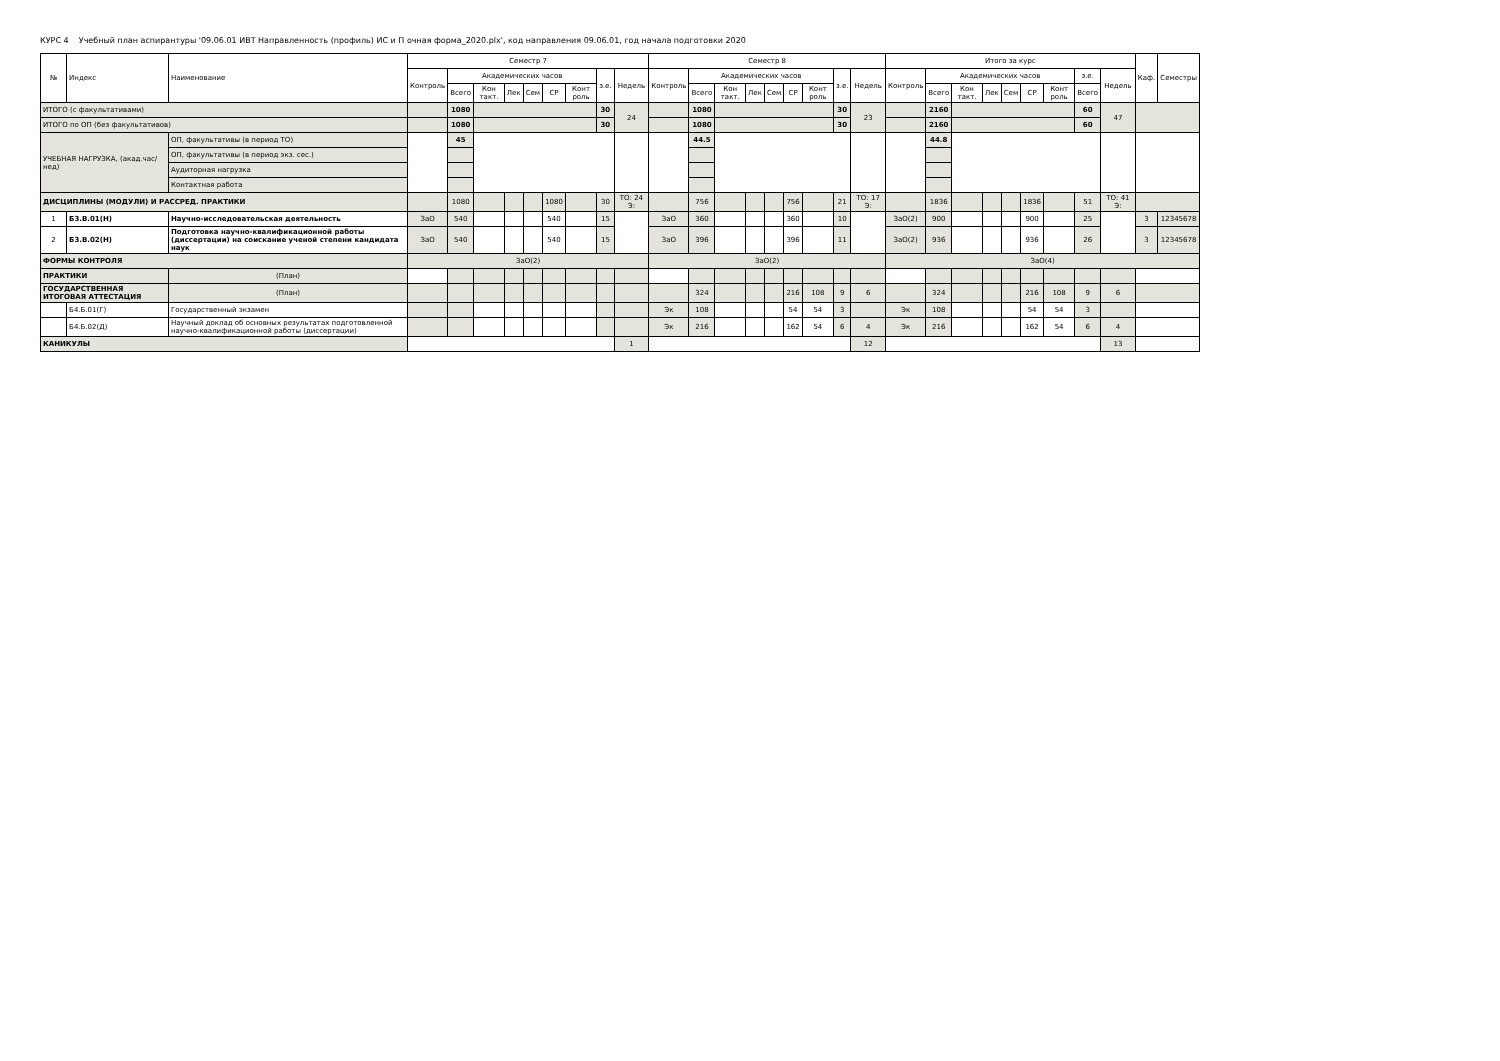КУРС 4 Учебный план аспирантуры '09.06.01 ИВТ Направленность (профиль) ИС и П очная форма_2020.plx', код направления 09.06.01, год начала подготовки 2020
| № | Индекс | Наименование | Семестр 7 | | | | | | | | | Семестр 8 | | | | | | | | | Итого за курс | | | | | | | | | Каф. | Семестры |
| --- | --- | --- | --- | --- | --- | --- | --- | --- | --- | --- | --- | --- | --- | --- | --- | --- | --- | --- | --- | --- | --- | --- | --- | --- | --- | --- | --- | --- | --- | --- | --- |
| | | | Контроль | Академических часов | | | | | | з.е. | Недель | Контроль | Академических часов | | | | | | з.е. | Недель | Контроль | Академических часов | | | | | | з.е. | Недель | | |
| | | | | Всего | Кон такт. | Лек | Сем | СР | Конт роль | | | | Всего | Кон такт. | Лек | Сем | СР | Конт роль | | | | Всего | Кон такт. | Лек | Сем | СР | Конт роль | Всего | | | |
| ИТОГО (с факультативами) | | | | 1080 | | | | | | 30 | 24 | | 1080 | | | | | | 30 | 23 | | 2160 | | | | | | 60 | 47 | | |
| ИТОГО по ОП (без факультативов) | | | | 1080 | | | | | | 30 | | | 1080 | | | | | | 30 | | | 2160 | | | | | | 60 | | | |
| УЧЕБНАЯ НАГРУЗКА, (акад.час/нед) | | ОП, факультативы (в период ТО) | | 45 | | | | | | | | | 44.5 | | | | | | | | | 44.8 | | | | | | | | | |
| | | ОП, факультативы (в период экз. сес.) | | | | | | | | | | | | | | | | | | | | | | | | | | | | | |
| | | Аудиторная нагрузка | | | | | | | | | | | | | | | | | | | | | | | | | | | | | |
| | | Контактная работа | | | | | | | | | | | | | | | | | | | | | | | | | | | | | |
| ДИСЦИПЛИНЫ (МОДУЛИ) И РАССРЕД. ПРАКТИКИ | | | | 1080 | | | | 1080 | | 30 | ТО: 24 Э: | | 756 | | | | 756 | | 21 | ТО: 17 Э: | | 1836 | | | | 1836 | | 51 | ТО: 41 Э: | | |
| 1 | Б3.В.01(Н) | Научно-исследовательская деятельность | ЗаО | 540 | | | | 540 | | 15 | | ЗаО | 360 | | | | 360 | | 10 | | ЗаО(2) | 900 | | | | 900 | | 25 | | 3 | 12345678 |
| 2 | Б3.В.02(Н) | Подготовка научно-квалификационной работы (диссертации) на соискание ученой степени кандидата наук | ЗаО | 540 | | | | 540 | | 15 | | ЗаО | 396 | | | | 396 | | 11 | | ЗаО(2) | 936 | | | | 936 | | 26 | | 3 | 12345678 |
| ФОРМЫ КОНТРОЛЯ | | | ЗаО(2) | | | | | | | | | ЗаО(2) | | | | | | | | | ЗаО(4) | | | | | | | | | | |
| ПРАКТИКИ | | (План) | | | | | | | | | | | | | | | | | | | | | | | | | | | | | |
| ГОСУДАРСТВЕННАЯ ИТОГОВАЯ АТТЕСТАЦИЯ | | (План) | | | | | | | | | | | 324 | | | | 216 | 108 | 9 | 6 | | 324 | | | | 216 | 108 | 9 | 6 | | |
| | Б4.Б.01(Г) | Государственный экзамен | | | | | | | | | | Эк | 108 | | | | 54 | 54 | 3 | | Эк | 108 | | | | 54 | 54 | 3 | | | |
| | Б4.Б.02(Д) | Научный доклад об основных результатах подготовленной научно-квалификационной работы (диссертации) | | | | | | | | | | Эк | 216 | | | | 162 | 54 | 6 | 4 | Эк | 216 | | | | 162 | 54 | 6 | 4 | | |
| КАНИКУЛЫ | | | | | | | | | | | 1 | | | | | | | | | 12 | | | | | | | | | 13 | | |